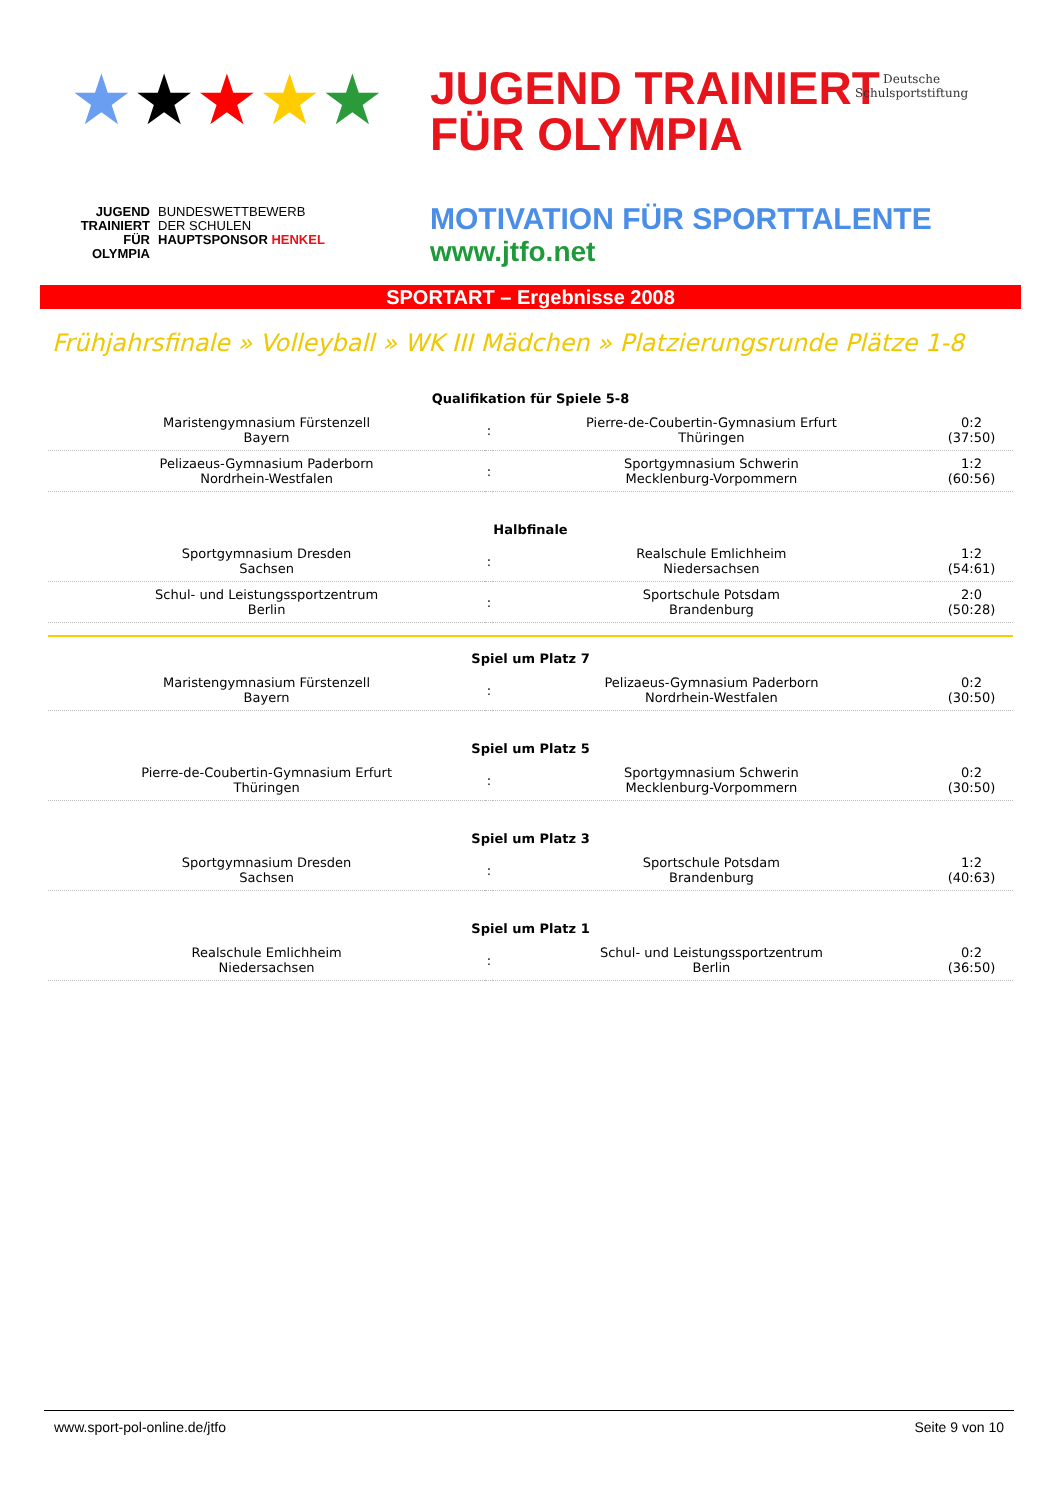★★★★★
JUGEND
TRAINIERT
FÜR
OLYMPIA
BUNDESWETTBEWERB
DER SCHULEN
HAUPTSPONSOR HENKEL
JUGEND TRAINIERT
FÜR OLYMPIA
MOTIVATION FÜR SPORTTALENTE
www.jtfo.net
Deutsche
Schulsportstiftung
SPORTART – Ergebnisse 2008
Frühjahrsfinale » Volleyball » WK III Mädchen » Platzierungsrunde Plätze 1-8
| Qualifikation für Spiele 5-8 | | | |
| --- | --- | --- | --- |
| Maristengymnasium Fürstenzell Bayern | : | Pierre-de-Coubertin-Gymnasium Erfurt Thüringen | 0:2 (37:50) |
| Pelizaeus-Gymnasium Paderborn Nordrhein-Westfalen | : | Sportgymnasium Schwerin Mecklenburg-Vorpommern | 1:2 (60:56) |
| Halbfinale | | | |
| Sportgymnasium Dresden Sachsen | : | Realschule Emlichheim Niedersachsen | 1:2 (54:61) |
| Schul- und Leistungssportzentrum Berlin | : | Sportschule Potsdam Brandenburg | 2:0 (50:28) |
| Spiel um Platz 7 | | | |
| Maristengymnasium Fürstenzell Bayern | : | Pelizaeus-Gymnasium Paderborn Nordrhein-Westfalen | 0:2 (30:50) |
| Spiel um Platz 5 | | | |
| Pierre-de-Coubertin-Gymnasium Erfurt Thüringen | : | Sportgymnasium Schwerin Mecklenburg-Vorpommern | 0:2 (30:50) |
| Spiel um Platz 3 | | | |
| Sportgymnasium Dresden Sachsen | : | Sportschule Potsdam Brandenburg | 1:2 (40:63) |
| Spiel um Platz 1 | | | |
| Realschule Emlichheim Niedersachsen | : | Schul- und Leistungssportzentrum Berlin | 0:2 (36:50) |
www.sport-pol-online.de/jtfo Seite 9 von 10